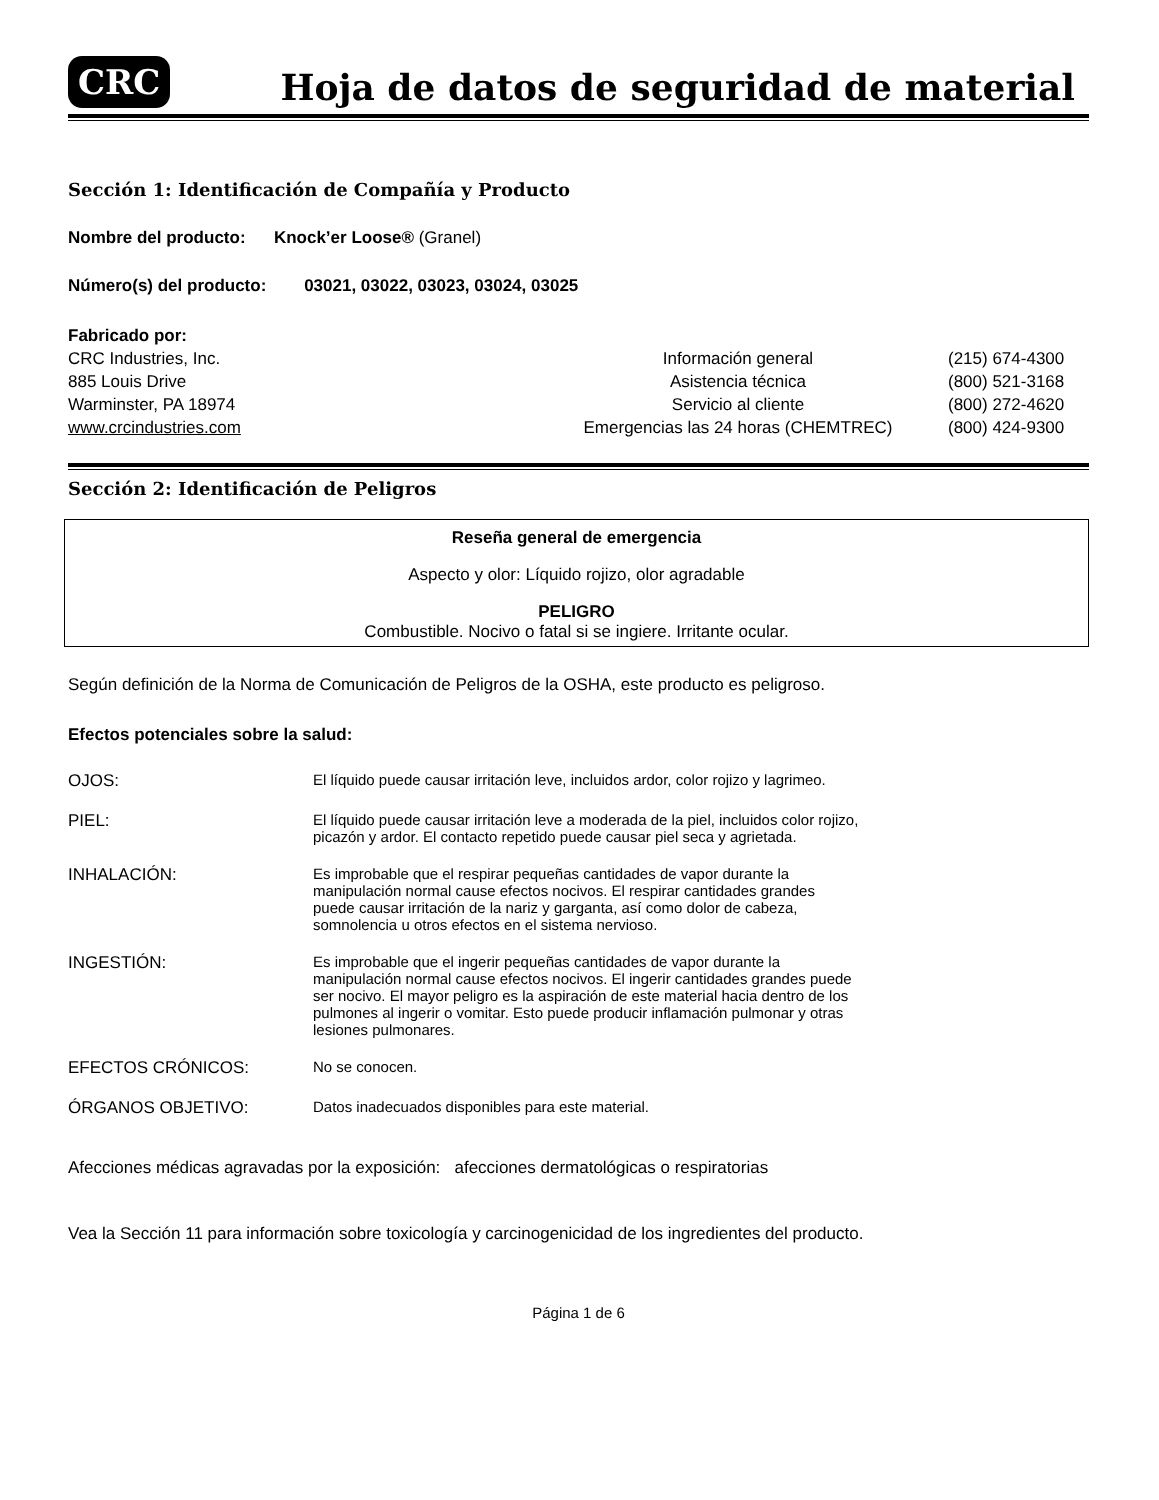CRC
Hoja de datos de seguridad de material
Sección 1: Identificación de Compañía y Producto
Nombre del producto: Knock’er Loose® (Granel)
Número(s) del producto: 03021, 03022, 03023, 03024, 03025
Fabricado por:
CRC Industries, Inc.
885 Louis Drive
Warminster, PA 18974
www.crcindustries.com
Información general
Asistencia técnica
Servicio al cliente
Emergencias las 24 horas (CHEMTREC)
(215) 674-4300
(800) 521-3168
(800) 272-4620
(800) 424-9300
Sección 2: Identificación de Peligros
Reseña general de emergencia
Aspecto y olor: Líquido rojizo, olor agradable
PELIGRO
Combustible. Nocivo o fatal si se ingiere. Irritante ocular.
Según definición de la Norma de Comunicación de Peligros de la OSHA, este producto es peligroso.
Efectos potenciales sobre la salud:
OJOS: El líquido puede causar irritación leve, incluidos ardor, color rojizo y lagrimeo.
PIEL: El líquido puede causar irritación leve a moderada de la piel, incluidos color rojizo,
picazón y ardor. El contacto repetido puede causar piel seca y agrietada.
INHALACIÓN: Es improbable que el respirar pequeñas cantidades de vapor durante la
manipulación normal cause efectos nocivos. El respirar cantidades grandes
puede causar irritación de la nariz y garganta, así como dolor de cabeza,
somnolencia u otros efectos en el sistema nervioso.
INGESTIÓN: Es improbable que el ingerir pequeñas cantidades de vapor durante la
manipulación normal cause efectos nocivos. El ingerir cantidades grandes puede
ser nocivo. El mayor peligro es la aspiración de este material hacia dentro de los
pulmones al ingerir o vomitar. Esto puede producir inflamación pulmonar y otras
lesiones pulmonares.
EFECTOS CRÓNICOS: No se conocen.
ÓRGANOS OBJETIVO: Datos inadecuados disponibles para este material.
Afecciones médicas agravadas por la exposición: afecciones dermatológicas o respiratorias
Vea la Sección 11 para información sobre toxicología y carcinogenicidad de los ingredientes del producto.
Página 1 de 6